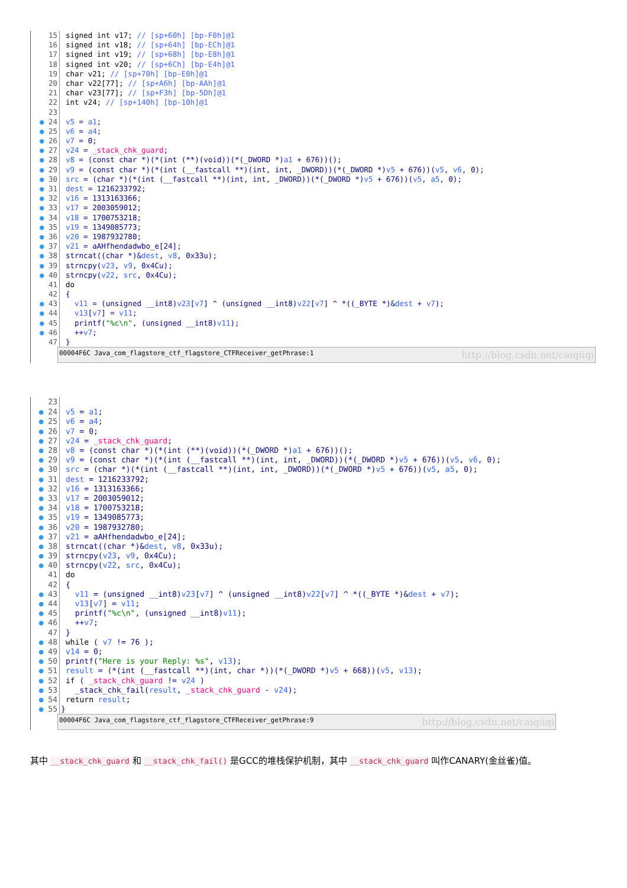15 signed int v17; // [sp+60h] [bp-F0h]@1
16 signed int v18; // [sp+64h] [bp-ECh]@1
17 signed int v19; // [sp+68h] [bp-E8h]@1
18 signed int v20; // [sp+6Ch] [bp-E4h]@1
19 char v21; // [sp+70h] [bp-E0h]@1
20 char v22[77]; // [sp+A6h] [bp-AAh]@1
21 char v23[77]; // [sp+F3h] [bp-5Dh]@1
22 int v24; // [sp+140h] [bp-10h]@1
23
● 24 v5 = a1;
● 25 v6 = a4;
● 26 v7 = 0;
● 27 v24 = _stack_chk_guard;
● 28 v8 = (const char *)(*(int (**)(void))(*(_DWORD *)a1 + 676))();
● 29 v9 = (const char *)(*(int (__fastcall **)(int, int, _DWORD))(*(_DWORD *)v5 + 676))(v5, v6, 0);
● 30 src = (char *)(*(int (__fastcall **)(int, int, _DWORD))(*(_DWORD *)v5 + 676))(v5, a5, 0);
● 31 dest = 1216233792;
● 32 v16 = 1313163366;
● 33 v17 = 2003059012;
● 34 v18 = 1700753218;
● 35 v19 = 1349085773;
● 36 v20 = 1987932780;
● 37 v21 = aAHfhendadwbo_e[24];
● 38 strncat((char *)&dest, v8, 0x33u);
● 39 strncpy(v23, v9, 0x4Cu);
● 40 strncpy(v22, src, 0x4Cu);
41 do
42 {
● 43 v11 = (unsigned __int8)v23[v7] ^ (unsigned __int8)v22[v7] ^ *((_BYTE *)&dest + v7);
● 44 v13[v7] = v11;
● 45 printf("%c\n", (unsigned __int8)v11);
● 46 ++v7;
47 }
00004F6C Java_com_flagstore_ctf_flagstore_CTFReceiver_getPhrase:1 http://blog.csdn.net/caiqiiqi
23
● 24 v5 = a1;
● 25 v6 = a4;
● 26 v7 = 0;
● 27 v24 = _stack_chk_guard;
● 28 v8 = (const char *)(*(int (**)(void))(*(_DWORD *)a1 + 676))();
● 29 v9 = (const char *)(*(int (__fastcall **)(int, int, _DWORD))(*(_DWORD *)v5 + 676))(v5, v6, 0);
● 30 src = (char *)(*(int (__fastcall **)(int, int, _DWORD))(*(_DWORD *)v5 + 676))(v5, a5, 0);
● 31 dest = 1216233792;
● 32 v16 = 1313163366;
● 33 v17 = 2003059012;
● 34 v18 = 1700753218;
● 35 v19 = 1349085773;
● 36 v20 = 1987932780;
● 37 v21 = aAHfhendadwbo_e[24];
● 38 strncat((char *)&dest, v8, 0x33u);
● 39 strncpy(v23, v9, 0x4Cu);
● 40 strncpy(v22, src, 0x4Cu);
41 do
42 {
● 43 v11 = (unsigned __int8)v23[v7] ^ (unsigned __int8)v22[v7] ^ *((_BYTE *)&dest + v7);
● 44 v13[v7] = v11;
● 45 printf("%c\n", (unsigned __int8)v11);
● 46 ++v7;
47 }
● 48 while ( v7 != 76 );
● 49 v14 = 0;
● 50 printf("Here is your Reply: %s", v13);
● 51 result = (*(int (__fastcall **)(int, char *))(*(_DWORD *)v5 + 668))(v5, v13);
● 52 if ( _stack_chk_guard != v24 )
● 53 _stack_chk_fail(result, _stack_chk_guard - v24);
● 54 return result;
● 55 }
00004F6C Java_com_flagstore_ctf_flagstore_CTFReceiver_getPhrase:9 http://blog.csdn.net/caiqiiqi
其中 __stack_chk_guard 和 __stack_chk_fail() 是GCC的堆栈保护机制，其中 __stack_chk_guard 叫作CANARY(金丝雀)值。